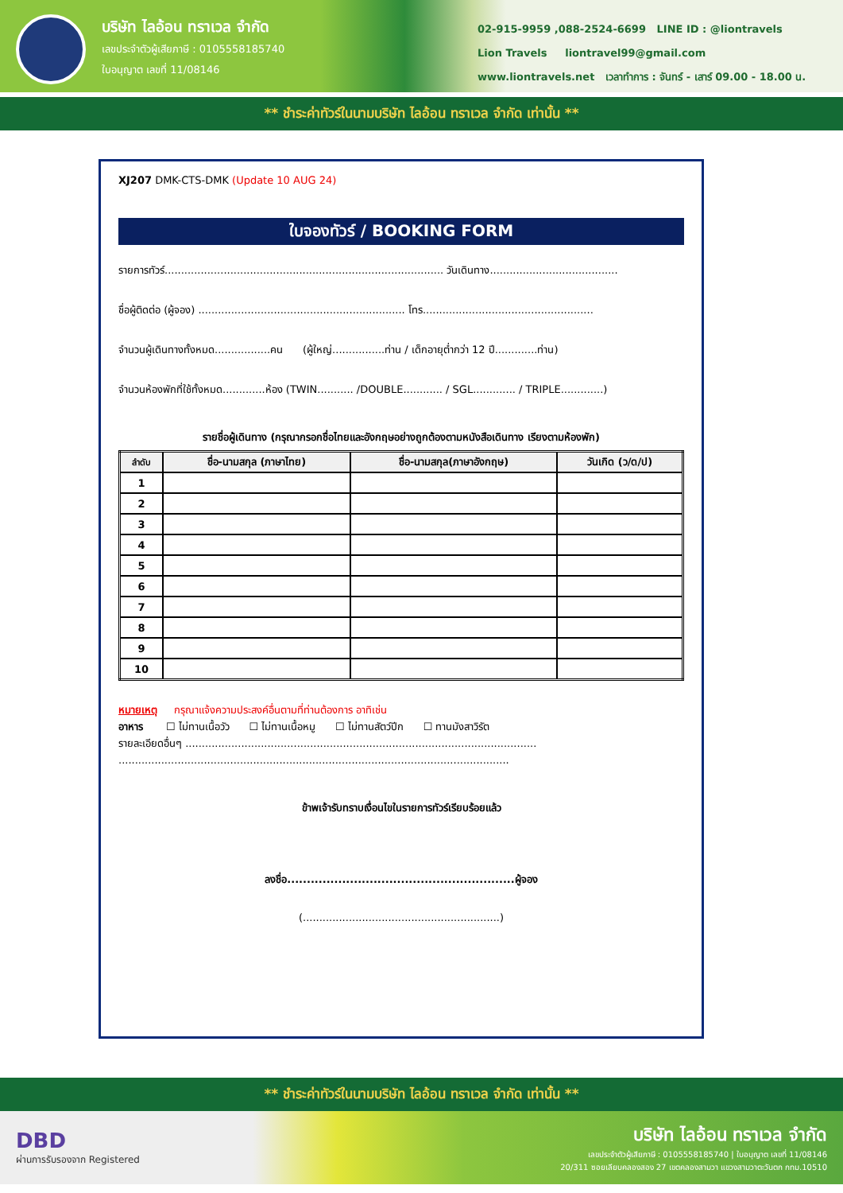บริษัท ไลอ้อน ทราเวล จำกัด
เลขประจำตัวผู้เสียภาษี : 0105558185740
ใบอนุญาต เลขที่ 11/08146
02-915-9959 ,088-2524-6699 LINE ID : @liontravels
Lion Travels liontravel99@gmail.com
www.liontravels.net เวลาทำการ : จันทร์ - เสาร์ 09.00 - 18.00 น.
** ชำระค่าทัวร์ในนามบริษัท ไลอ้อน ทราเวล จำกัด เท่านั้น **
XJ207 DMK-CTS-DMK (Update 10 AUG 24)
ใบจองทัวร์ / BOOKING FORM
รายการทัวร์..................................................................................... วันเดินทาง.......................................
ชื่อผู้ติดต่อ (ผู้จอง) ............................................................... โทร....................................................
จำนวนผู้เดินทางทั้งหมด.................คน (ผู้ใหญ่................ท่าน / เด็กอายุต่ำกว่า 12 ปี.............ท่าน)
จำนวนห้องพักที่ใช้ทั้งหมด.............ห้อง (TWIN........... /DOUBLE............ / SGL............. / TRIPLE.............)
รายชื่อผู้เดินทาง (กรุณากรอกชื่อไทยและอังกฤษอย่างถูกต้องตามหนังสือเดินทาง เรียงตามห้องพัก)
| ลำดับ | ชื่อ-นามสกุล (ภาษาไทย) | ชื่อ-นามสกุล(ภาษาอังกฤษ) | วันเกิด (ว/ด/ป) |
| --- | --- | --- | --- |
| 1 | | | |
| 2 | | | |
| 3 | | | |
| 4 | | | |
| 5 | | | |
| 6 | | | |
| 7 | | | |
| 8 | | | |
| 9 | | | |
| 10 | | | |
หมายเหตุ กรุณาแจ้งความประสงค์อื่นตามที่ท่านต้องการ อาทิเช่น
อาหาร ☐ ไม่ทานเนื้อวัว ☐ ไม่ทานเนื้อหมู ☐ ไม่ทานสัตว์ปีก ☐ ทานมังสาวิรัต
รายละเอียดอื่นๆ ...........................................................................................................
.......................................................................................................................
ข้าพเจ้ารับทราบเงื่อนไขในรายการทัวร์เรียบร้อยแล้ว
ลงชื่อ..........................................................ผู้จอง
(............................................................)
** ชำระค่าทัวร์ในนามบริษัท ไลอ้อน ทราเวล จำกัด เท่านั้น **
DBD
ผ่านการรับรองจาก Registered
บริษัท ไลอ้อน ทราเวล จำกัด
เลขประจำตัวผู้เสียภาษี : 0105558185740 | ใบอนุญาต เลขที่ 11/08146
20/311 ซอยเลียบคลองสอง 27 เขตคลองสามวา แขวงสามวาตะวันตก กทม.10510